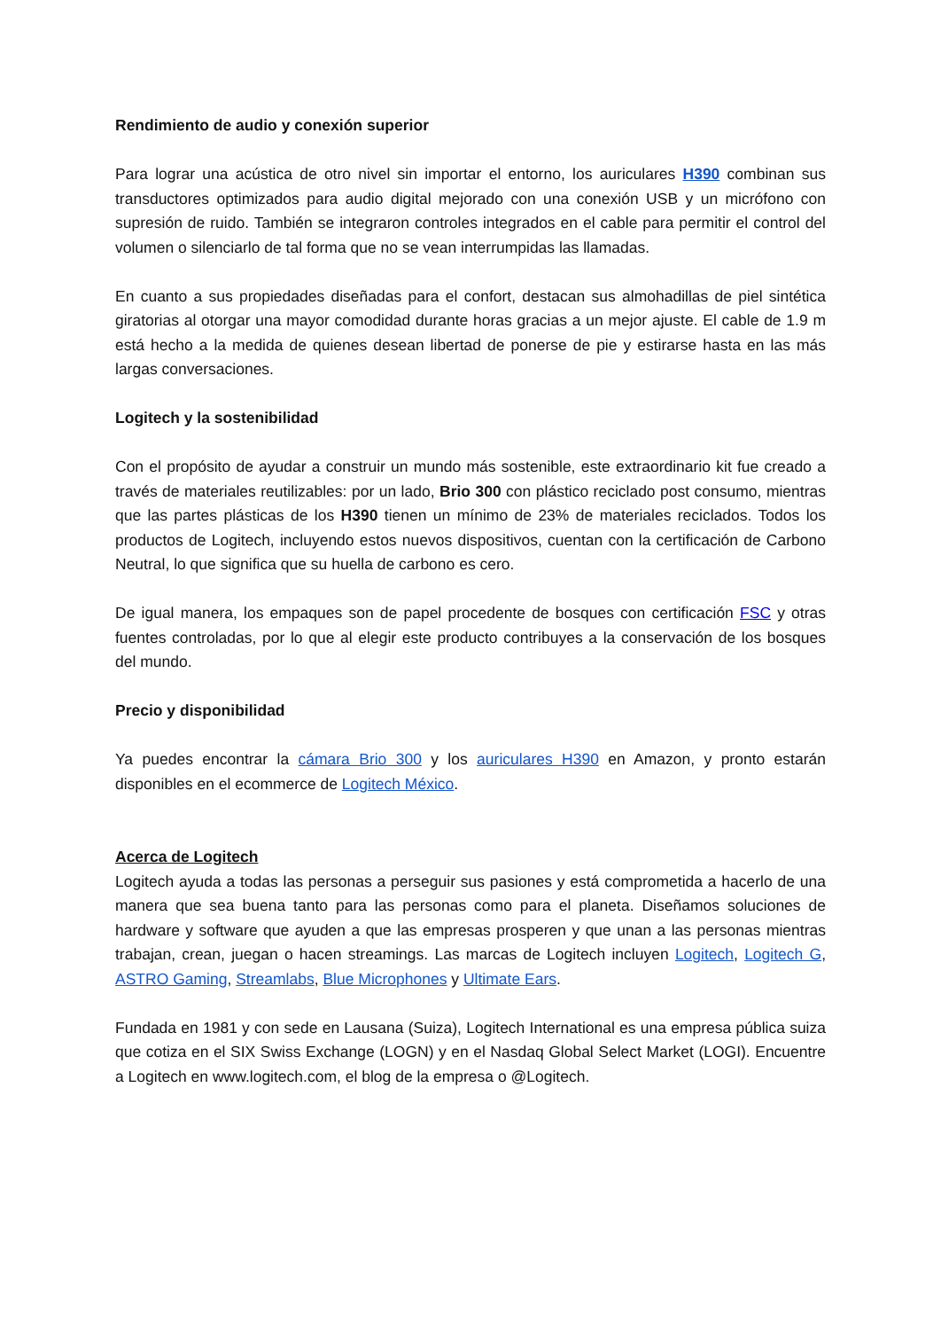Rendimiento de audio y conexión superior
Para lograr una acústica de otro nivel sin importar el entorno, los auriculares H390 combinan sus transductores optimizados para audio digital mejorado con una conexión USB y un micrófono con supresión de ruido. También se integraron controles integrados en el cable para permitir el control del volumen o silenciarlo de tal forma que no se vean interrumpidas las llamadas.
En cuanto a sus propiedades diseñadas para el confort, destacan sus almohadillas de piel sintética giratorias al otorgar una mayor comodidad durante horas gracias a un mejor ajuste. El cable de 1.9 m está hecho a la medida de quienes desean libertad de ponerse de pie y estirarse hasta en las más largas conversaciones.
Logitech y la sostenibilidad
Con el propósito de ayudar a construir un mundo más sostenible, este extraordinario kit fue creado a través de materiales reutilizables: por un lado, Brio 300 con plástico reciclado post consumo, mientras que las partes plásticas de los H390 tienen un mínimo de 23% de materiales reciclados. Todos los productos de Logitech, incluyendo estos nuevos dispositivos, cuentan con la certificación de Carbono Neutral, lo que significa que su huella de carbono es cero.
De igual manera, los empaques son de papel procedente de bosques con certificación FSC y otras fuentes controladas, por lo que al elegir este producto contribuyes a la conservación de los bosques del mundo.
Precio y disponibilidad
Ya puedes encontrar la cámara Brio 300 y los auriculares H390 en Amazon, y pronto estarán disponibles en el ecommerce de Logitech México.
Acerca de Logitech
Logitech ayuda a todas las personas a perseguir sus pasiones y está comprometida a hacerlo de una manera que sea buena tanto para las personas como para el planeta. Diseñamos soluciones de hardware y software que ayuden a que las empresas prosperen y que unan a las personas mientras trabajan, crean, juegan o hacen streamings. Las marcas de Logitech incluyen Logitech, Logitech G, ASTRO Gaming, Streamlabs, Blue Microphones y Ultimate Ears.
Fundada en 1981 y con sede en Lausana (Suiza), Logitech International es una empresa pública suiza que cotiza en el SIX Swiss Exchange (LOGN) y en el Nasdaq Global Select Market (LOGI). Encuentre a Logitech en www.logitech.com, el blog de la empresa o @Logitech.